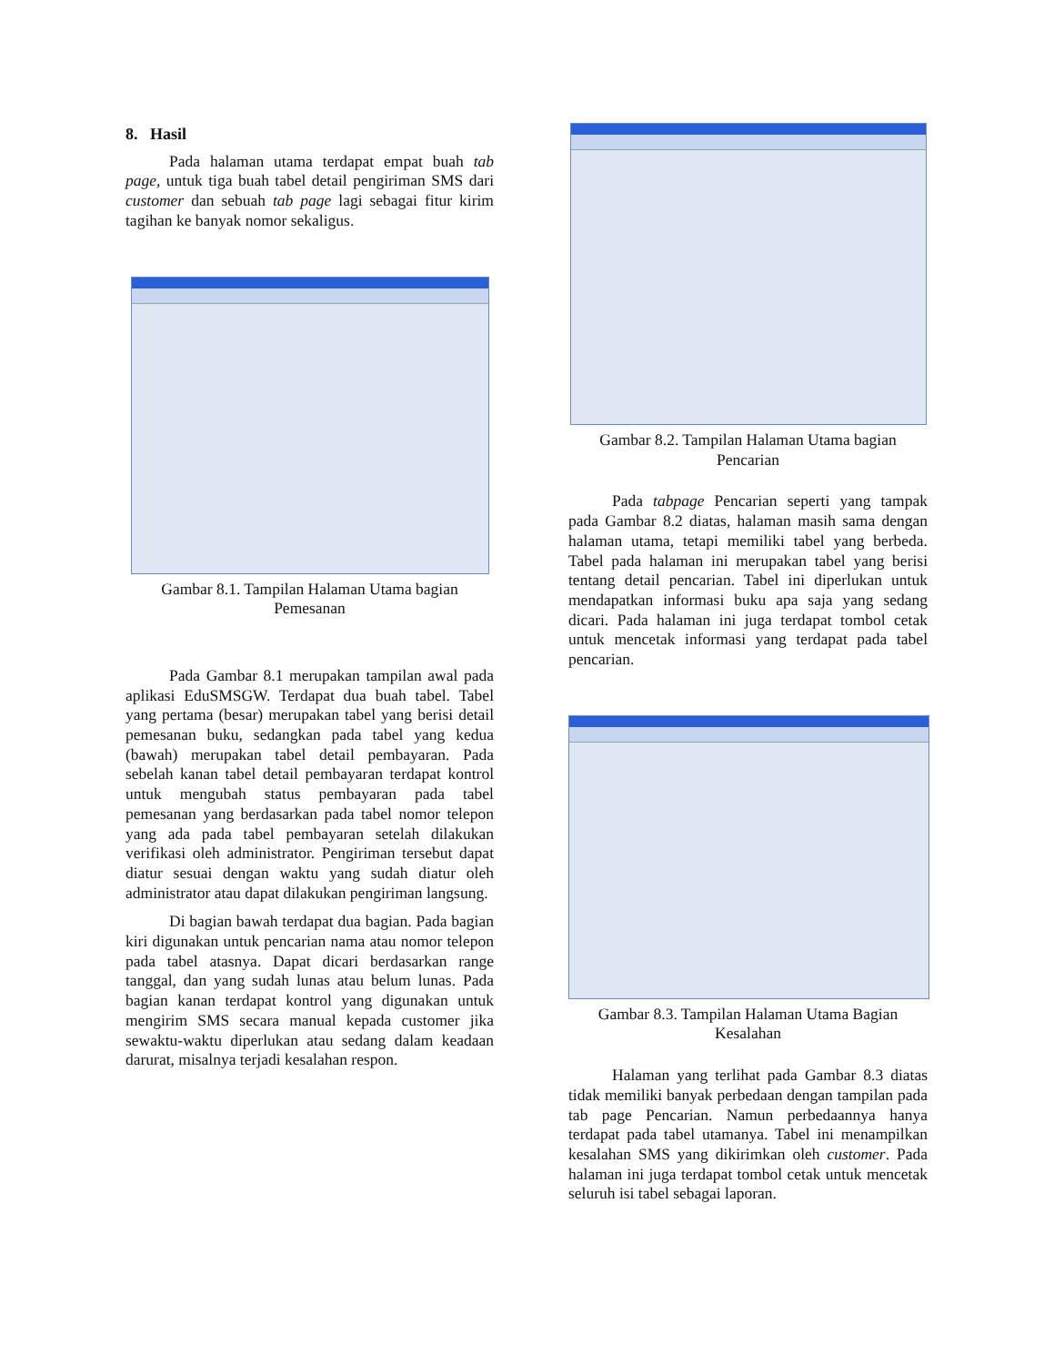8. Hasil
Pada halaman utama terdapat empat buah tab page, untuk tiga buah tabel detail pengiriman SMS dari customer dan sebuah tab page lagi sebagai fitur kirim tagihan ke banyak nomor sekaligus.
Gambar 8.1. Tampilan Halaman Utama bagian Pemesanan
Pada Gambar 8.1 merupakan tampilan awal pada aplikasi EduSMSGW. Terdapat dua buah tabel. Tabel yang pertama (besar) merupakan tabel yang berisi detail pemesanan buku, sedangkan pada tabel yang kedua (bawah) merupakan tabel detail pembayaran. Pada sebelah kanan tabel detail pembayaran terdapat kontrol untuk mengubah status pembayaran pada tabel pemesanan yang berdasarkan pada tabel nomor telepon yang ada pada tabel pembayaran setelah dilakukan verifikasi oleh administrator. Pengiriman tersebut dapat diatur sesuai dengan waktu yang sudah diatur oleh administrator atau dapat dilakukan pengiriman langsung.
Di bagian bawah terdapat dua bagian. Pada bagian kiri digunakan untuk pencarian nama atau nomor telepon pada tabel atasnya. Dapat dicari berdasarkan range tanggal, dan yang sudah lunas atau belum lunas. Pada bagian kanan terdapat kontrol yang digunakan untuk mengirim SMS secara manual kepada customer jika sewaktu-waktu diperlukan atau sedang dalam keadaan darurat, misalnya terjadi kesalahan respon.
Gambar 8.2. Tampilan Halaman Utama bagian Pencarian
Pada tabpage Pencarian seperti yang tampak pada Gambar 8.2 diatas, halaman masih sama dengan halaman utama, tetapi memiliki tabel yang berbeda. Tabel pada halaman ini merupakan tabel yang berisi tentang detail pencarian. Tabel ini diperlukan untuk mendapatkan informasi buku apa saja yang sedang dicari. Pada halaman ini juga terdapat tombol cetak untuk mencetak informasi yang terdapat pada tabel pencarian.
Gambar 8.3. Tampilan Halaman Utama Bagian Kesalahan
Halaman yang terlihat pada Gambar 8.3 diatas tidak memiliki banyak perbedaan dengan tampilan pada tab page Pencarian. Namun perbedaannya hanya terdapat pada tabel utamanya. Tabel ini menampilkan kesalahan SMS yang dikirimkan oleh customer. Pada halaman ini juga terdapat tombol cetak untuk mencetak seluruh isi tabel sebagai laporan.